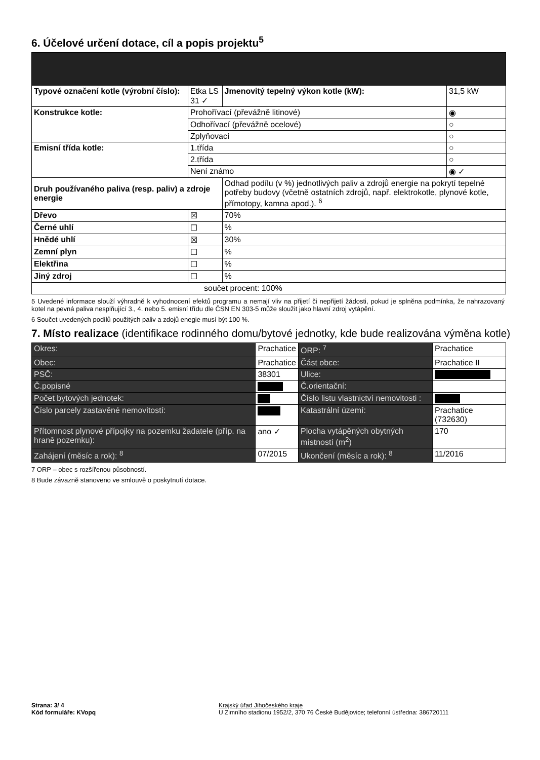6. Účelové určení dotace, cíl a popis projektu<sup>5</sup>
| Typové označení kotle (výrobní číslo): | Etka LS 31 ✓ | Jmenovitý tepelný výkon kotle (kW): | 31,5 kW |
| Konstrukce kotle: | Prohořívací (převážně litinové) | | ◉ |
| | Odhořívací (převážně ocelové) | | ○ |
| | Zplyňovací | | ○ |
| Emisní třída kotle: | 1.třída | | ○ |
| | 2.třída | | ○ |
| | Není známo | | ◉ ✓ |
| Druh používaného paliva (resp. paliv) a zdroje energie | | Odhad podílu (v %) jednotlivých paliv a zdrojů energie na pokrytí tepelné potřeby budovy (včetně ostatních zdrojů, např. elektrokotle, plynové kotle, přímotopy, kamna apod.). <sup>6</sup> | |
| Dřevo | ☒ | 70% | |
| Černé uhlí | ☐ | % | |
| Hnědé uhlí | ☒ | 30% | |
| Zemní plyn | ☐ | % | |
| Elektřina | ☐ | % | |
| Jiný zdroj | ☐ | % | |
| součet procent: 100% | | | |
5 Uvedené informace slouží výhradně k vyhodnocení efektů programu a nemají vliv na přijetí či nepřijetí žádosti, pokud je splněna podmínka, že nahrazovaný kotel na pevná paliva nesplňující 3., 4. nebo 5. emisní třídu dle ČSN EN 303-5 může sloužit jako hlavní zdroj vytápění.
6 Součet uvedených podílů použitých paliv a zdojů enegie musí být 100 %.
7. Místo realizace (identifikace rodinného domu/bytové jednotky, kde bude realizována výměna kotle)
| Okres: | Prachatice | ORP: <sup>7</sup> | Prachatice |
| Obec: | Prachatice | Část obce: | Prachatice II |
| PSČ: | 38301 | Ulice: | |
| Č.popisné | | Č.orientační: | |
| Počet bytových jednotek: | | Číslo listu vlastnictví nemovitosti : | |
| Číslo parcely zastavěné nemovitostí: | | Katastrální území: | Prachatice (732630) |
| Přítomnost plynové přípojky na pozemku žadatele (příp. na hraně pozemku): | ano ✓ | Plocha vytápěných obytných místností (m<sup>2</sup>) | 170 |
| Zahájení (měsíc a rok): <sup>8</sup> | 07/2015 | Ukončení (měsíc a rok): <sup>8</sup> | 11/2016 |
7 ORP – obec s rozšířenou působností.
8 Bude závazně stanoveno ve smlouvě o poskytnutí dotace.
Strana: 3/ 4
Kód formuláře: KVopq
Krajský úřad Jihočeského kraje
U Zimního stadionu 1952/2, 370 76 České Budějovice; telefonní ústředna: 386720111